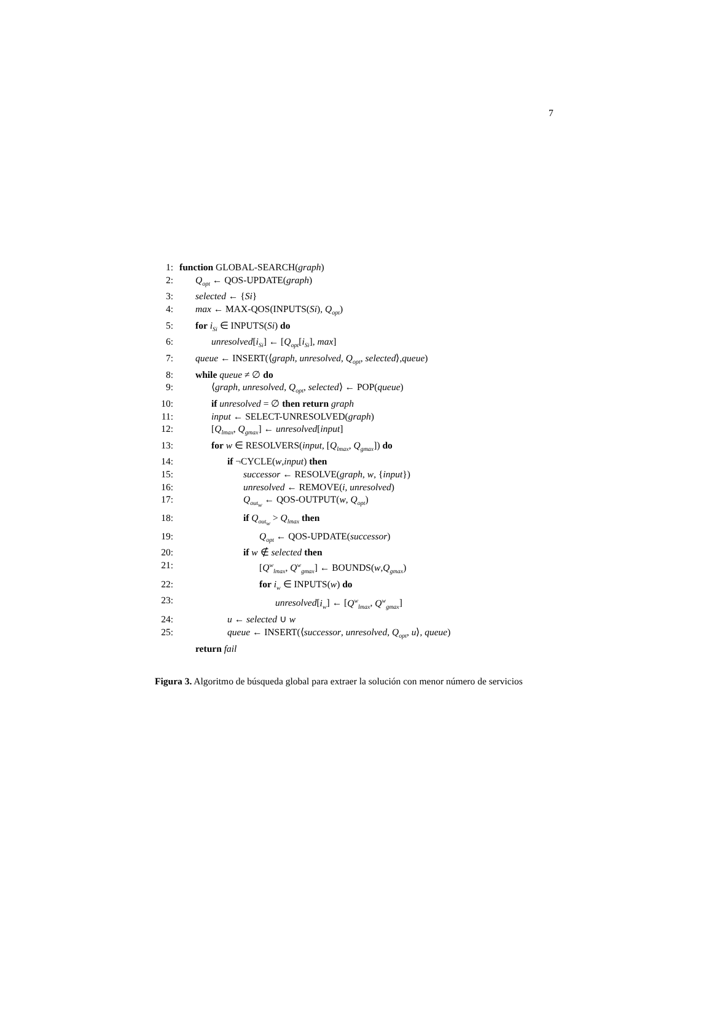7
1: function GLOBAL-SEARCH(graph)
2: Q<sub>opt</sub> ← QOS-UPDATE(graph)
3: selected ← {Si}
4: max ← MAX-QOS(INPUTS(Si), Q<sub>opt</sub>)
5: for i<sub>Si</sub> ∈ INPUTS(Si) do
6: unresolved[i<sub>Si</sub>] ← [Q<sub>opt</sub>[i<sub>Si</sub>], max]
7: queue ← INSERT(⟨graph, unresolved, Q<sub>opt</sub>, selected⟩,queue)
8: while queue ≠ ∅ do
9: ⟨graph, unresolved, Q<sub>opt</sub>, selected⟩ ← POP(queue)
10: if unresolved = ∅ then return graph
11: input ← SELECT-UNRESOLVED(graph)
12: [Q<sub>lmax</sub>, Q<sub>gmax</sub>] ← unresolved[input]
13: for w ∈ RESOLVERS(input, [Q<sub>lmax</sub>, Q<sub>gmax</sub>]) do
14: if ¬CYCLE(w,input) then
15: successor ← RESOLVE(graph, w, {input})
16: unresolved ← REMOVE(i, unresolved)
17: Q<sub>out<sub>w</sub></sub> ← QOS-OUTPUT(w, Q<sub>opt</sub>)
18: if Q<sub>out<sub>w</sub></sub> > Q<sub>lmax</sub> then
19: Q<sub>opt</sub> ← QOS-UPDATE(successor)
20: if w ∉ selected then
21: [Q<sup>w</sup><sub>lmax</sub>, Q<sup>w</sup><sub>gmax</sub>] ← BOUNDS(w,Q<sub>gmax</sub>)
22: for i<sub>w</sub> ∈ INPUTS(w) do
23: unresolved[i<sub>w</sub>] ← [Q<sup>w</sup><sub>lmax</sub>, Q<sup>w</sup><sub>gmax</sub>]
24: u ← selected ∪ w
25: queue ← INSERT(⟨successor, unresolved, Q<sub>opt</sub>, u⟩, queue)
return fail
Figura 3. Algoritmo de búsqueda global para extraer la solución con menor número de servicios